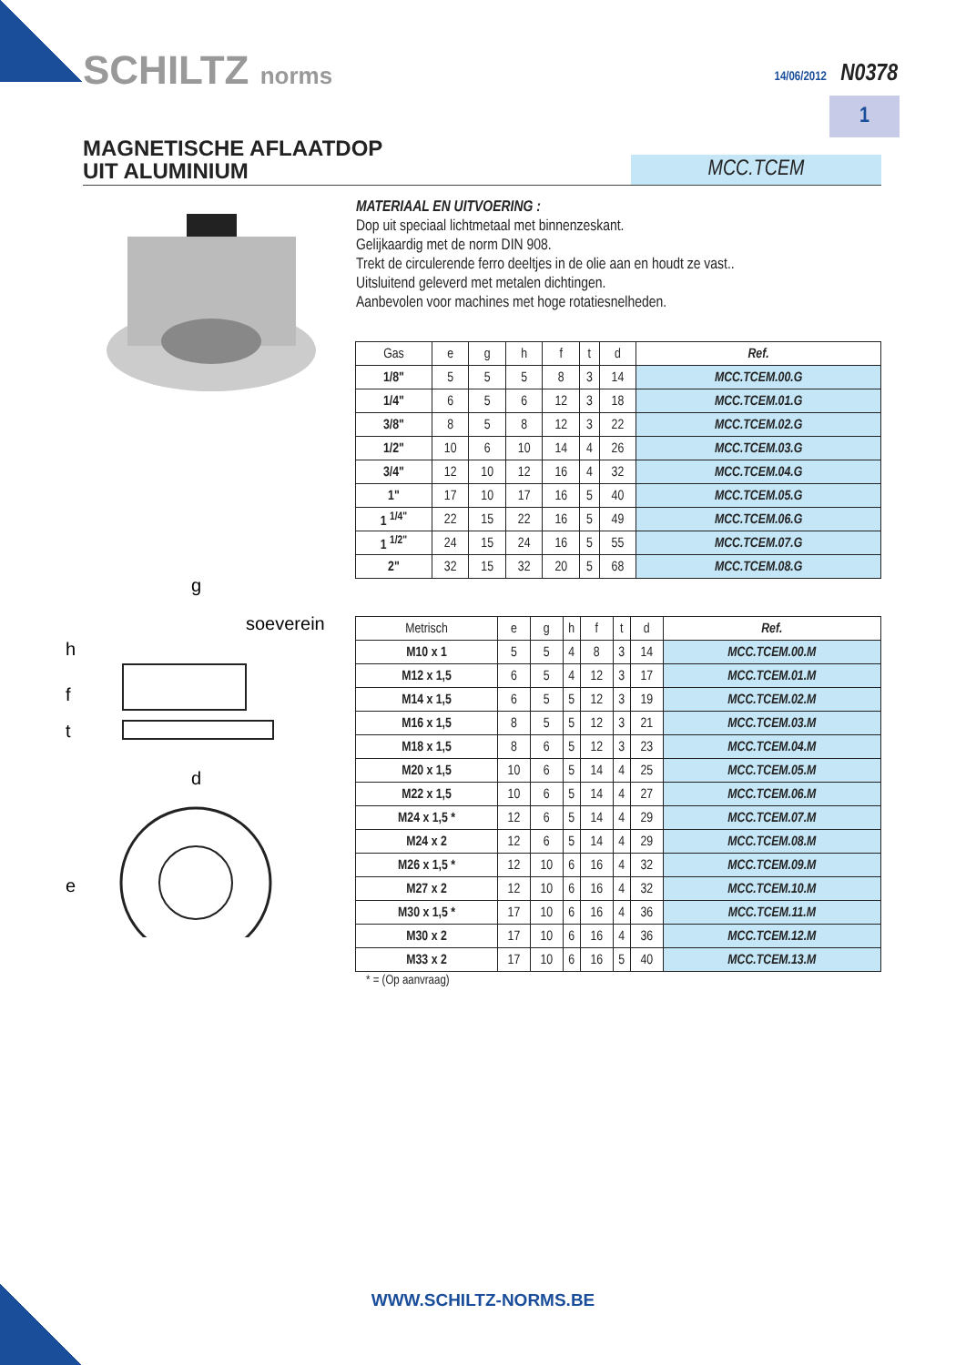SCHILTZ norms 14/06/2012 N0378
1
MAGNETISCHE AFLAATDOP
UIT ALUMINIUM
MCC.TCEM
g
soeverein
h
f
t
d
e
MATERIAAL EN UITVOERING :
Dop uit speciaal lichtmetaal met binnenzeskant.
Gelijkaardig met de norm DIN 908.
Trekt de circulerende ferro deeltjes in de olie aan en houdt ze vast..
Uitsluitend geleverd met metalen dichtingen.
Aanbevolen voor machines met hoge rotatiesnelheden.
| Gas | e | g | h | f | t | d | Ref. |
| --- | --- | --- | --- | --- | --- | --- | --- |
| 1/8" | 5 | 5 | 5 | 8 | 3 | 14 | MCC.TCEM.00.G |
| 1/4" | 6 | 5 | 6 | 12 | 3 | 18 | MCC.TCEM.01.G |
| 3/8" | 8 | 5 | 8 | 12 | 3 | 22 | MCC.TCEM.02.G |
| 1/2" | 10 | 6 | 10 | 14 | 4 | 26 | MCC.TCEM.03.G |
| 3/4" | 12 | 10 | 12 | 16 | 4 | 32 | MCC.TCEM.04.G |
| 1" | 17 | 10 | 17 | 16 | 5 | 40 | MCC.TCEM.05.G |
| 1 <sup>1/4"</sup> | 22 | 15 | 22 | 16 | 5 | 49 | MCC.TCEM.06.G |
| 1 <sup>1/2"</sup> | 24 | 15 | 24 | 16 | 5 | 55 | MCC.TCEM.07.G |
| 2" | 32 | 15 | 32 | 20 | 5 | 68 | MCC.TCEM.08.G |
| Metrisch | e | g | h | f | t | d | Ref. |
| --- | --- | --- | --- | --- | --- | --- | --- |
| M10 x 1 | 5 | 5 | 4 | 8 | 3 | 14 | MCC.TCEM.00.M |
| M12 x 1,5 | 6 | 5 | 4 | 12 | 3 | 17 | MCC.TCEM.01.M |
| M14 x 1,5 | 6 | 5 | 5 | 12 | 3 | 19 | MCC.TCEM.02.M |
| M16 x 1,5 | 8 | 5 | 5 | 12 | 3 | 21 | MCC.TCEM.03.M |
| M18 x 1,5 | 8 | 6 | 5 | 12 | 3 | 23 | MCC.TCEM.04.M |
| M20 x 1,5 | 10 | 6 | 5 | 14 | 4 | 25 | MCC.TCEM.05.M |
| M22 x 1,5 | 10 | 6 | 5 | 14 | 4 | 27 | MCC.TCEM.06.M |
| M24 x 1,5 * | 12 | 6 | 5 | 14 | 4 | 29 | MCC.TCEM.07.M |
| M24 x 2 | 12 | 6 | 5 | 14 | 4 | 29 | MCC.TCEM.08.M |
| M26 x 1,5 * | 12 | 10 | 6 | 16 | 4 | 32 | MCC.TCEM.09.M |
| M27 x 2 | 12 | 10 | 6 | 16 | 4 | 32 | MCC.TCEM.10.M |
| M30 x 1,5 * | 17 | 10 | 6 | 16 | 4 | 36 | MCC.TCEM.11.M |
| M30 x 2 | 17 | 10 | 6 | 16 | 4 | 36 | MCC.TCEM.12.M |
| M33 x 2 | 17 | 10 | 6 | 16 | 5 | 40 | MCC.TCEM.13.M |
* = (Op aanvraag)
WWW.SCHILTZ-NORMS.BE